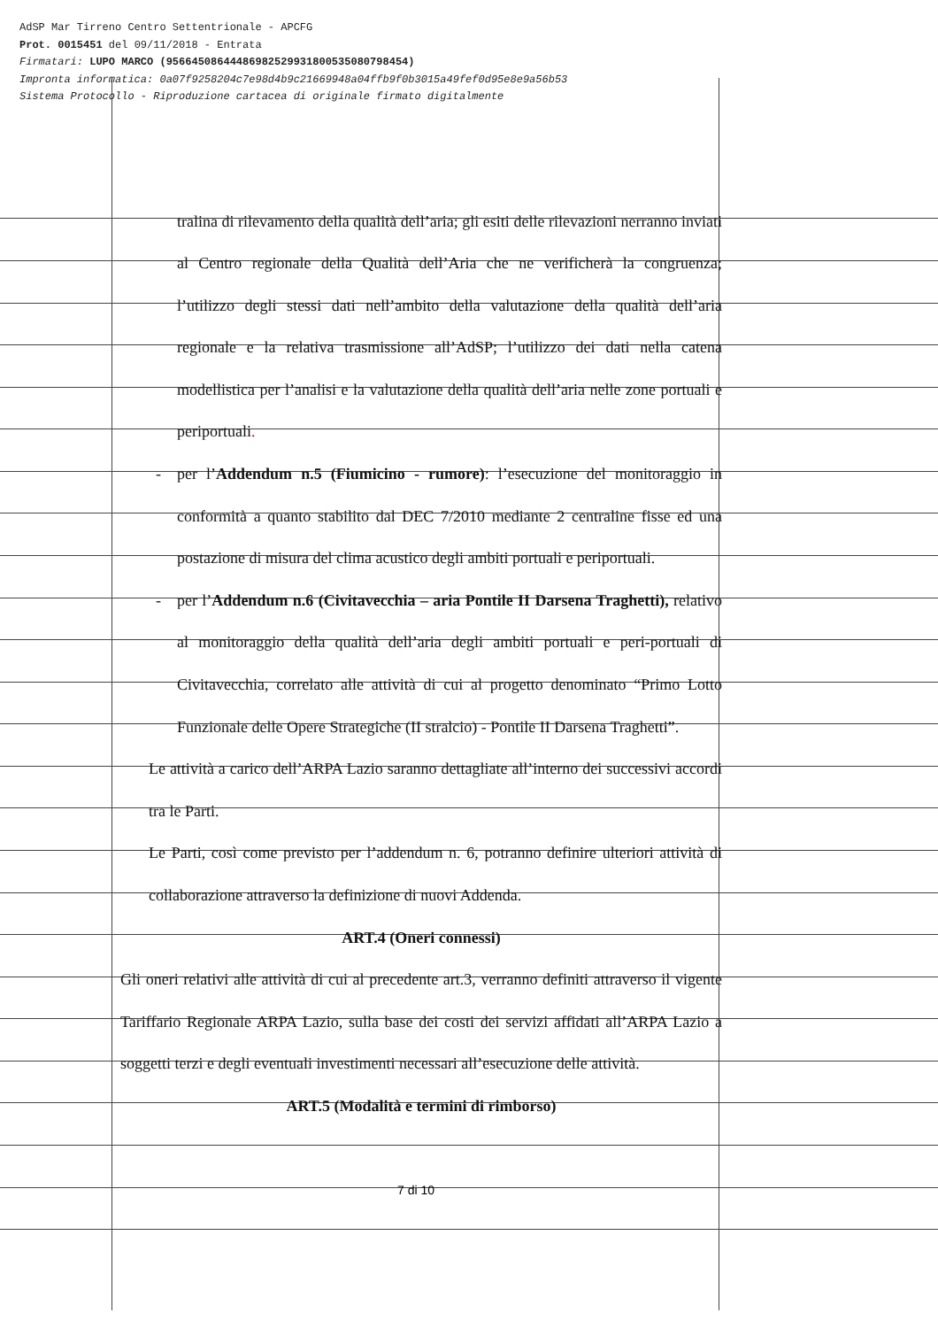AdSP Mar Tirreno Centro Settentrionale - APCFG
Prot. 0015451 del 09/11/2018 - Entrata
Firmatari: LUPO MARCO (95664508644486982529931800535080798454)
Impronta informatica: 0a07f9258204c7e98d4b9c21669948a04ffb9f0b3015a49fef0d95e8e9a56b53
Sistema Protocollo - Riproduzione cartacea di originale firmato digitalmente
tralina di rilevamento della qualità dell’aria; gli esiti delle rilevazioni nerranno inviati al Centro regionale della Qualità dell’Aria che ne verificherà la congruenza; l’utilizzo degli stessi dati nell’ambito della valutazione della qualità dell’aria regionale e la relativa trasmissione all’AdSP; l’utilizzo dei dati nella catena modellistica per l’analisi e la valutazione della qualità dell’aria nelle zone portuali e periportuali.
- per l’Addendum n.5 (Fiumicino - rumore): l’esecuzione del monitoraggio in conformità a quanto stabilito dal DEC 7/2010 mediante 2 centraline fisse ed una postazione di misura del clima acustico degli ambiti portuali e periportuali.
- per l’Addendum n.6 (Civitavecchia – aria Pontile II Darsena Traghetti), relativo al monitoraggio della qualità dell’aria degli ambiti portuali e peri-portuali di Civitavecchia, correlato alle attività di cui al progetto denominato “Primo Lotto Funzionale delle Opere Strategiche (II stralcio) - Pontile II Darsena Traghetti”.
Le attività a carico dell’ARPA Lazio saranno dettagliate all’interno dei successivi accordi tra le Parti.
Le Parti, così come previsto per l’addendum n. 6, potranno definire ulteriori attività di collaborazione attraverso la definizione di nuovi Addenda.
ART.4 (Oneri connessi)
Gli oneri relativi alle attività di cui al precedente art.3, verranno definiti attraverso il vigente Tariffario Regionale ARPA Lazio, sulla base dei costi dei servizi affidati all’ARPA Lazio a soggetti terzi e degli eventuali investimenti necessari all’esecuzione delle attività.
ART.5 (Modalità e termini di rimborso)
7 di 10